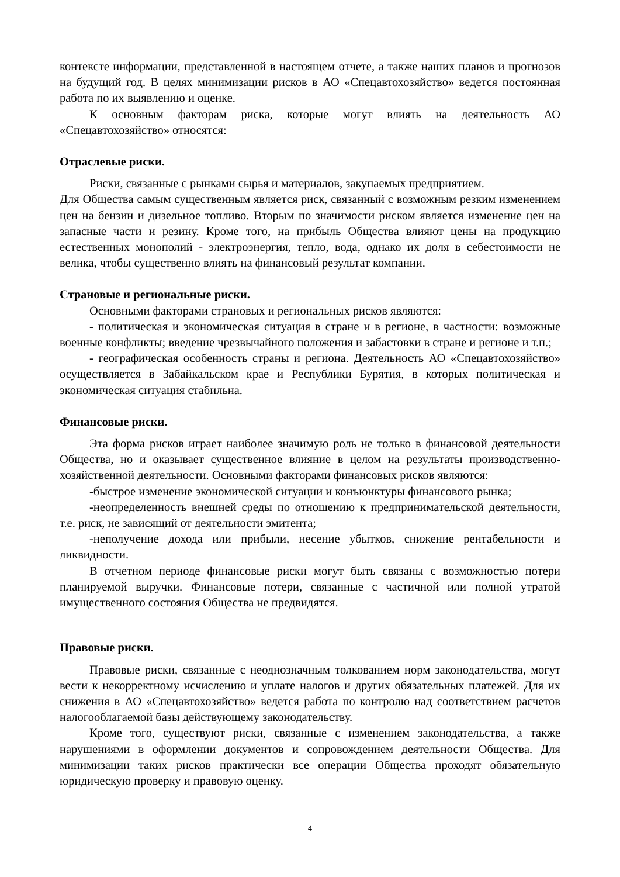контексте информации, представленной в настоящем отчете, а также наших планов и прогнозов на будущий год. В целях минимизации рисков в АО «Спецавтохозяйство» ведется постоянная работа по их выявлению и оценке.
К основным факторам риска, которые могут влиять на деятельность АО «Спецавтохозяйство» относятся:
Отраслевые риски.
Риски, связанные с рынками сырья и материалов, закупаемых предприятием.
Для Общества самым существенным является риск, связанный с возможным резким изменением цен на бензин и дизельное топливо. Вторым по значимости риском является изменение цен на запасные части и резину. Кроме того, на прибыль Общества влияют цены на продукцию естественных монополий - электроэнергия, тепло, вода, однако их доля в себестоимости не велика, чтобы существенно влиять на финансовый результат компании.
Страновые и региональные риски.
Основными факторами страновых и региональных рисков являются:
- политическая и экономическая ситуация в стране и в регионе, в частности: возможные военные конфликты; введение чрезвычайного положения и забастовки в стране и регионе и т.п.;
- географическая особенность страны и региона. Деятельность АО «Спецавтохозяйство» осуществляется в Забайкальском крае и Республики Бурятия, в которых политическая и экономическая ситуация стабильна.
Финансовые риски.
Эта форма рисков играет наиболее значимую роль не только в финансовой деятельности Общества, но и оказывает существенное влияние в целом на результаты производственно-хозяйственной деятельности. Основными факторами финансовых рисков являются:
-быстрое изменение экономической ситуации и конъюнктуры финансового рынка;
-неопределенность внешней среды по отношению к предпринимательской деятельности, т.е. риск, не зависящий от деятельности эмитента;
-неполучение дохода или прибыли, несение убытков, снижение рентабельности и ликвидности.
В отчетном периоде финансовые риски могут быть связаны с возможностью потери планируемой выручки. Финансовые потери, связанные с частичной или полной утратой имущественного состояния Общества не предвидятся.
Правовые риски.
Правовые риски, связанные с неоднозначным толкованием норм законодательства, могут вести к некорректному исчислению и уплате налогов и других обязательных платежей. Для их снижения в АО «Спецавтохозяйство» ведется работа по контролю над соответствием расчетов налогооблагаемой базы действующему законодательству.
Кроме того, существуют риски, связанные с изменением законодательства, а также нарушениями в оформлении документов и сопровождением деятельности Общества. Для минимизации таких рисков практически все операции Общества проходят обязательную юридическую проверку и правовую оценку.
4